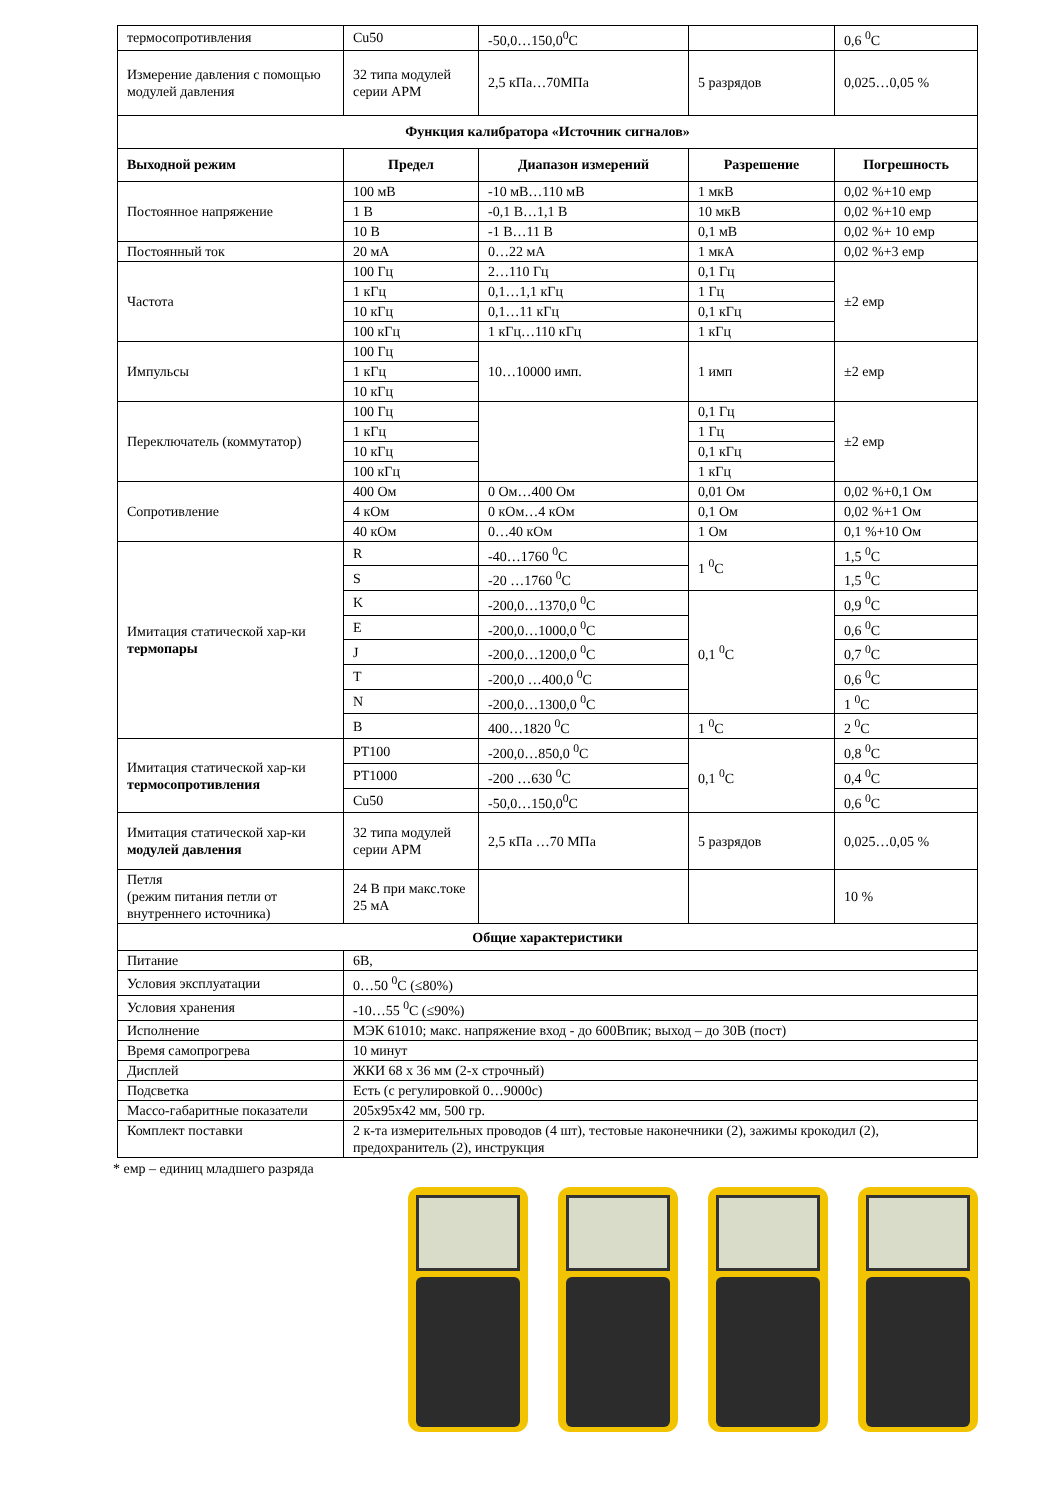| термосопротивления | Cu50 | -50,0…150,0<sup>0</sup>C | | 0,6 <sup>0</sup>C |
| Измерение давления с помощью модулей давления | 32 типа модулей серии APM | 2,5 кПа…70МПа | 5 разрядов | 0,025…0,05 % |
| Функция калибратора «Источник сигналов» | | | | |
| Выходной режим | Предел | Диапазон измерений | Разрешение | Погрешность |
| Постоянное напряжение | 100 мВ | -10 мВ…110 мВ | 1 мкВ | 0,02 %+10 емр |
| | 1 В | -0,1 В…1,1 В | 10 мкВ | 0,02 %+10 емр |
| | 10 В | -1 В…11 В | 0,1 мВ | 0,02 %+ 10 емр |
| Постоянный ток | 20 мА | 0…22 мА | 1 мкА | 0,02 %+3 емр |
| Частота | 100 Гц | 2…110 Гц | 0,1 Гц | ±2 емр |
| | 1 кГц | 0,1…1,1 кГц | 1 Гц | |
| | 10 кГц | 0,1…11 кГц | 0,1 кГц | |
| | 100 кГц | 1 кГц…110 кГц | 1 кГц | |
| Импульсы | 100 Гц | 10…10000 имп. | 1 имп | ±2 емр |
| | 1 кГц | | | |
| | 10 кГц | | | |
| Переключатель (коммутатор) | 100 Гц | | 0,1 Гц | ±2 емр |
| | 1 кГц | | 1 Гц | |
| | 10 кГц | | 0,1 кГц | |
| | 100 кГц | | 1 кГц | |
| Сопротивление | 400 Ом | 0 Ом…400 Ом | 0,01 Ом | 0,02 %+0,1 Ом |
| | 4 кОм | 0 кОм…4 кОм | 0,1 Ом | 0,02 %+1 Ом |
| | 40 кОм | 0…40 кОм | 1 Ом | 0,1 %+10 Ом |
| Имитация статической хар-ки термопары | R | -40…1760 <sup>0</sup>C | 1 <sup>0</sup>C | 1,5 <sup>0</sup>C |
| | S | -20 …1760 <sup>0</sup>C | | 1,5 <sup>0</sup>C |
| | K | -200,0…1370,0 <sup>0</sup>C | 0,1 <sup>0</sup>C | 0,9 <sup>0</sup>C |
| | E | -200,0…1000,0 <sup>0</sup>C | | 0,6 <sup>0</sup>C |
| | J | -200,0…1200,0 <sup>0</sup>C | | 0,7 <sup>0</sup>C |
| | T | -200,0 …400,0 <sup>0</sup>C | | 0,6 <sup>0</sup>C |
| | N | -200,0…1300,0 <sup>0</sup>C | | 1 <sup>0</sup>C |
| | B | 400…1820 <sup>0</sup>C | 1 <sup>0</sup>C | 2 <sup>0</sup>C |
| Имитация статической хар-ки термосопротивления | PT100 | -200,0…850,0 <sup>0</sup>C | 0,1 <sup>0</sup>C | 0,8 <sup>0</sup>C |
| | PT1000 | -200 …630 <sup>0</sup>C | | 0,4 <sup>0</sup>C |
| | Cu50 | -50,0…150,0<sup>0</sup>C | | 0,6 <sup>0</sup>C |
| Имитация статической хар-ки модулей давления | 32 типа модулей серии APM | 2,5 кПа …70 МПа | 5 разрядов | 0,025…0,05 % |
| Петля (режим питания петли от внутреннего источника) | 24 В при макс.токе 25 мА | | | 10 % |
| Общие характеристики | | | | |
| Питание | 6В, | | | |
| Условия эксплуатации | 0…50 <sup>0</sup>C (≤80%) | | | |
| Условия хранения | -10…55 <sup>0</sup>C (≤90%) | | | |
| Исполнение | МЭК 61010; макс. напряжение вход - до 600Впик; выход – до 30В (пост) | | | |
| Время самопрогрева | 10 минут | | | |
| Дисплей | ЖКИ 68 х 36 мм (2-х строчный) | | | |
| Подсветка | Есть (с регулировкой 0…9000с) | | | |
| Массо-габаритные показатели | 205х95х42 мм, 500 гр. | | | |
| Комплект поставки | 2 к-та измерительных проводов (4 шт), тестовые наконечники (2), зажимы крокодил (2), предохранитель (2), инструкция | | | |
* емр – единиц младшего разряда